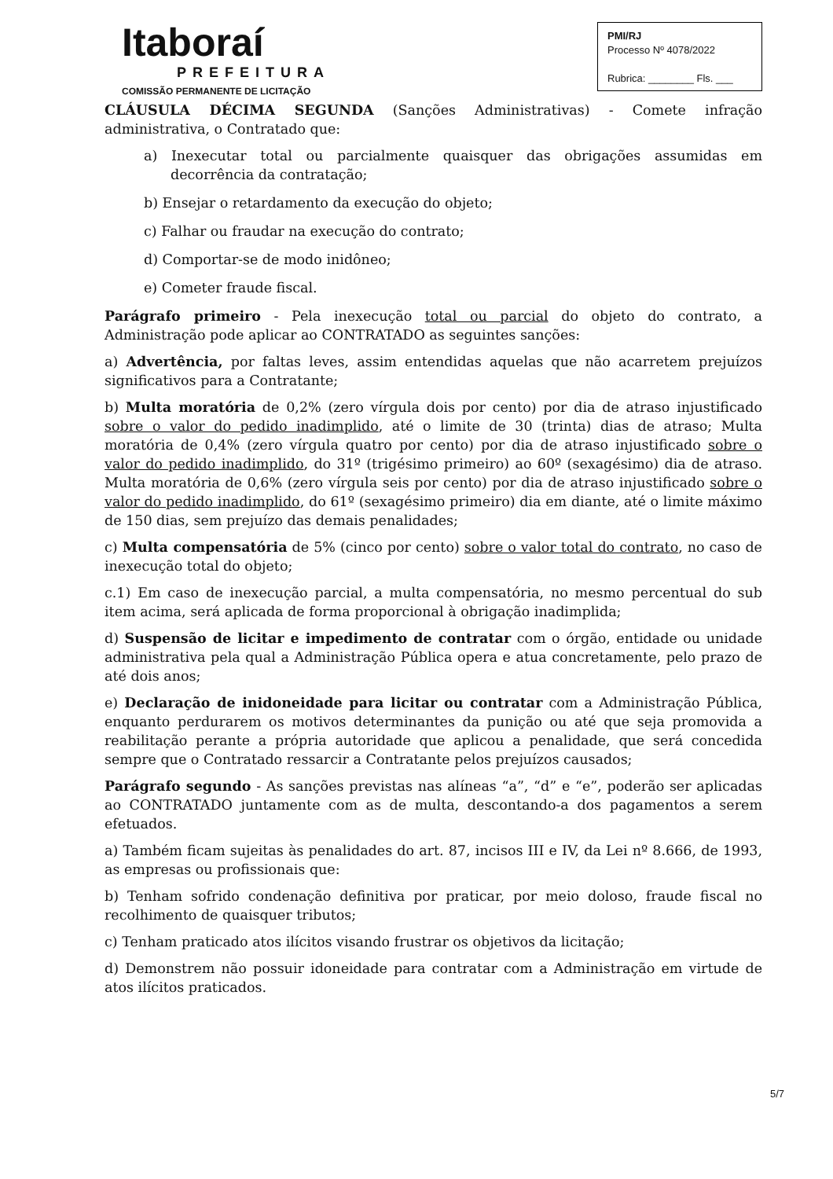Itaboraí
PREFEITURA
COMISSÃO PERMANENTE DE LICITAÇÃO
PMI/RJ
Processo Nº 4078/2022
Rubrica: ________ Fls. ___
CLÁUSULA DÉCIMA SEGUNDA (Sanções Administrativas) - Comete infração administrativa, o Contratado que:
a) Inexecutar total ou parcialmente quaisquer das obrigações assumidas em decorrência da contratação;
b) Ensejar o retardamento da execução do objeto;
c) Falhar ou fraudar na execução do contrato;
d) Comportar-se de modo inidôneo;
e) Cometer fraude fiscal.
Parágrafo primeiro - Pela inexecução total ou parcial do objeto do contrato, a Administração pode aplicar ao CONTRATADO as seguintes sanções:
a) Advertência, por faltas leves, assim entendidas aquelas que não acarretem prejuízos significativos para a Contratante;
b) Multa moratória de 0,2% (zero vírgula dois por cento) por dia de atraso injustificado sobre o valor do pedido inadimplido, até o limite de 30 (trinta) dias de atraso; Multa moratória de 0,4% (zero vírgula quatro por cento) por dia de atraso injustificado sobre o valor do pedido inadimplido, do 31º (trigésimo primeiro) ao 60º (sexagésimo) dia de atraso. Multa moratória de 0,6% (zero vírgula seis por cento) por dia de atraso injustificado sobre o valor do pedido inadimplido, do 61º (sexagésimo primeiro) dia em diante, até o limite máximo de 150 dias, sem prejuízo das demais penalidades;
c) Multa compensatória de 5% (cinco por cento) sobre o valor total do contrato, no caso de inexecução total do objeto;
c.1) Em caso de inexecução parcial, a multa compensatória, no mesmo percentual do sub item acima, será aplicada de forma proporcional à obrigação inadimplida;
d) Suspensão de licitar e impedimento de contratar com o órgão, entidade ou unidade administrativa pela qual a Administração Pública opera e atua concretamente, pelo prazo de até dois anos;
e) Declaração de inidoneidade para licitar ou contratar com a Administração Pública, enquanto perdurarem os motivos determinantes da punição ou até que seja promovida a reabilitação perante a própria autoridade que aplicou a penalidade, que será concedida sempre que o Contratado ressarcir a Contratante pelos prejuízos causados;
Parágrafo segundo - As sanções previstas nas alíneas “a”, “d” e “e”, poderão ser aplicadas ao CONTRATADO juntamente com as de multa, descontando-a dos pagamentos a serem efetuados.
a) Também ficam sujeitas às penalidades do art. 87, incisos III e IV, da Lei nº 8.666, de 1993, as empresas ou profissionais que:
b) Tenham sofrido condenação definitiva por praticar, por meio doloso, fraude fiscal no recolhimento de quaisquer tributos;
c) Tenham praticado atos ilícitos visando frustrar os objetivos da licitação;
d) Demonstrem não possuir idoneidade para contratar com a Administração em virtude de atos ilícitos praticados.
5/7